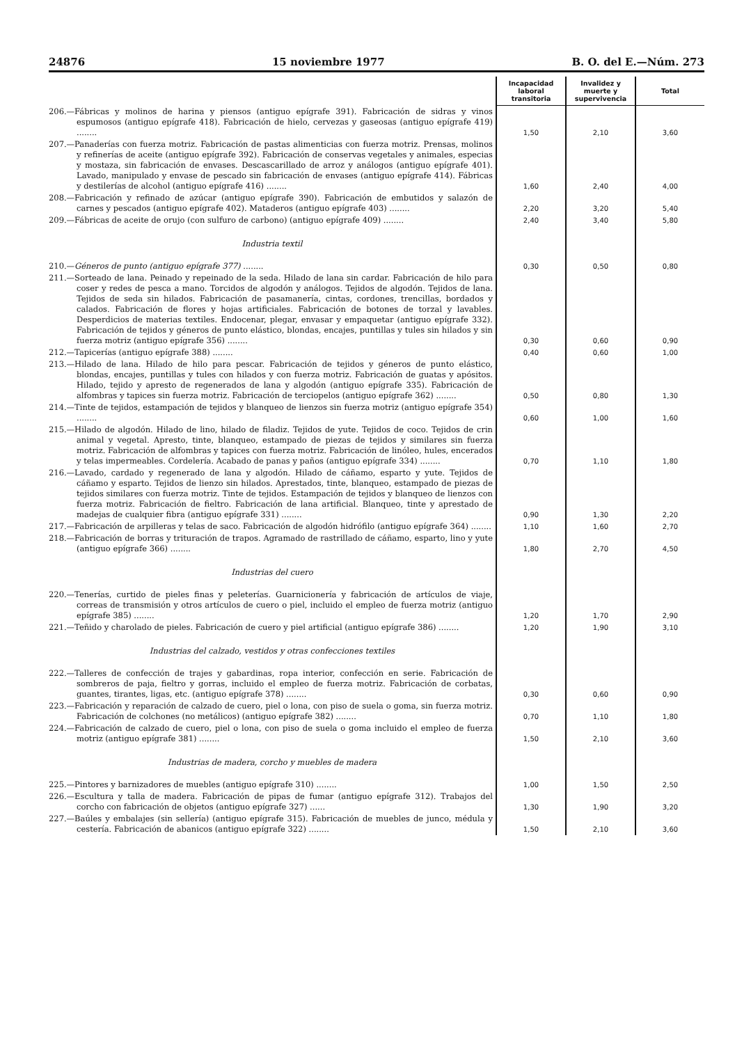24876 15 noviembre 1977 B. O. del E.—Núm. 273
| | Incapacidad laboral transitoria | Invalidez y muerte y supervivencia | Total |
| --- | --- | --- | --- |
| 206.—Fábricas y molinos de harina y piensos (antiguo epígrafe 391). Fabricación de sidras y vinos espumosos (antiguo epígrafe 418). Fabricación de hielo, cervezas y gaseosas (antiguo epígrafe 419) ........ | 1,50 | 2,10 | 3,60 |
| 207.—Panaderías con fuerza motriz. Fabricación de pastas alimenticias con fuerza motriz. Prensas, molinos y refinerías de aceite (antiguo epígrafe 392). Fabricación de conservas vegetales y animales, especias y mostaza, sin fabricación de envases. Descascarillado de arroz y análogos (antiguo epígrafe 401). Lavado, manipulado y envase de pescado sin fabricación de envases (antiguo epígrafe 414). Fábricas y destilerías de alcohol (antiguo epígrafe 416) ........ | 1,60 | 2,40 | 4,00 |
| 208.—Fabricación y refinado de azúcar (antiguo epígrafe 390). Fabricación de embutidos y salazón de carnes y pescados (antiguo epígrafe 402). Mataderos (antiguo epígrafe 403) ........ | 2,20 | 3,20 | 5,40 |
| 209.—Fábricas de aceite de orujo (con sulfuro de carbono) (antiguo epígrafe 409) ........ | 2,40 | 3,40 | 5,80 |
| Industria textil | | | |
| 210.— Géneros de punto (antiguo epígrafe 377) ........ | 0,30 | 0,50 | 0,80 |
| 211.—Sorteado de lana. Peinado y repeinado de la seda. Hilado de lana sin cardar. Fabricación de hilo para coser y redes de pesca a mano. Torcidos de algodón y análogos. Tejidos de algodón. Tejidos de lana. Tejidos de seda sin hilados. Fabricación de pasamanería, cintas, cordones, trencillas, bordados y calados. Fabricación de flores y hojas artificiales. Fabricación de botones de torzal y lavables. Desperdicios de materias textiles. Endocenar, plegar, envasar y empaquetar (antiguo epígrafe 332). Fabricación de tejidos y géneros de punto elástico, blondas, encajes, puntillas y tules sin hilados y sin fuerza motriz (antiguo epígrafe 356) ........ | 0,30 | 0,60 | 0,90 |
| 212.—Tapicerías (antiguo epígrafe 388) ........ | 0,40 | 0,60 | 1,00 |
| 213.—Hilado de lana. Hilado de hilo para pescar. Fabricación de tejidos y géneros de punto elástico, blondas, encajes, puntillas y tules con hilados y con fuerza motriz. Fabricación de guatas y apósitos. Hilado, tejido y apresto de regenerados de lana y algodón (antiguo epígrafe 335). Fabricación de alfombras y tapices sin fuerza motriz. Fabricación de terciopelos (antiguo epígrafe 362) ........ | 0,50 | 0,80 | 1,30 |
| 214.—Tinte de tejidos, estampación de tejidos y blanqueo de lienzos sin fuerza motriz (antiguo epígrafe 354) ........ | 0,60 | 1,00 | 1,60 |
| 215.—Hilado de algodón. Hilado de lino, hilado de filadiz. Tejidos de yute. Tejidos de coco. Tejidos de crin animal y vegetal. Apresto, tinte, blanqueo, estampado de piezas de tejidos y similares sin fuerza motriz. Fabricación de alfombras y tapices con fuerza motriz. Fabricación de linóleo, hules, encerados y telas impermeables. Cordelería. Acabado de panas y paños (antiguo epígrafe 334) ........ | 0,70 | 1,10 | 1,80 |
| 216.—Lavado, cardado y regenerado de lana y algodón. Hilado de cáñamo, esparto y yute. Tejidos de cáñamo y esparto. Tejidos de lienzo sin hilados. Aprestados, tinte, blanqueo, estampado de piezas de tejidos similares con fuerza motriz. Tinte de tejidos. Estampación de tejidos y blanqueo de lienzos con fuerza motriz. Fabricación de fieltro. Fabricación de lana artificial. Blanqueo, tinte y aprestado de madejas de cualquier fibra (antiguo epígrafe 331) ........ | 0,90 | 1,30 | 2,20 |
| 217.—Fabricación de arpilleras y telas de saco. Fabricación de algodón hidrófilo (antiguo epígrafe 364) ........ | 1,10 | 1,60 | 2,70 |
| 218.—Fabricación de borras y trituración de trapos. Agramado de rastrillado de cáñamo, esparto, lino y yute (antiguo epígrafe 366) ........ | 1,80 | 2,70 | 4,50 |
| Industrias del cuero | | | |
| 220.—Tenerías, curtido de pieles finas y peleterías. Guarnicionería y fabricación de artículos de viaje, correas de transmisión y otros artículos de cuero o piel, incluido el empleo de fuerza motriz (antiguo epígrafe 385) ........ | 1,20 | 1,70 | 2,90 |
| 221.—Teñido y charolado de pieles. Fabricación de cuero y piel artificial (antiguo epígrafe 386) ........ | 1,20 | 1,90 | 3,10 |
| Industrias del calzado, vestidos y otras confecciones textiles | | | |
| 222.—Talleres de confección de trajes y gabardinas, ropa interior, confección en serie. Fabricación de sombreros de paja, fieltro y gorras, incluido el empleo de fuerza motriz. Fabricación de corbatas, guantes, tirantes, ligas, etc. (antiguo epígrafe 378) ........ | 0,30 | 0,60 | 0,90 |
| 223.—Fabricación y reparación de calzado de cuero, piel o lona, con piso de suela o goma, sin fuerza motriz. Fabricación de colchones (no metálicos) (antiguo epígrafe 382) ........ | 0,70 | 1,10 | 1,80 |
| 224.—Fabricación de calzado de cuero, piel o lona, con piso de suela o goma incluido el empleo de fuerza motriz (antiguo epígrafe 381) ........ | 1,50 | 2,10 | 3,60 |
| Industrias de madera, corcho y muebles de madera | | | |
| 225.—Pintores y barnizadores de muebles (antiguo epígrafe 310) ........ | 1,00 | 1,50 | 2,50 |
| 226.—Escultura y talla de madera. Fabricación de pipas de fumar (antiguo epígrafe 312). Trabajos del corcho con fabricación de objetos (antiguo epígrafe 327) ...... | 1,30 | 1,90 | 3,20 |
| 227.—Baúles y embalajes (sin sellería) (antiguo epígrafe 315). Fabricación de muebles de junco, médula y cestería. Fabricación de abanicos (antiguo epígrafe 322) ........ | 1,50 | 2,10 | 3,60 |